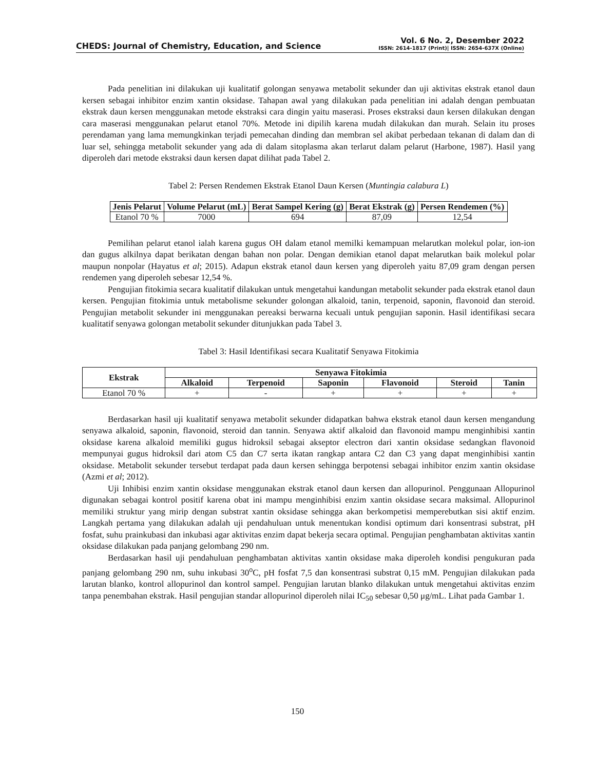CHEDS: Journal of Chemistry, Education, and Science
Vol. 6 No. 2, Desember 2022
ISSN: 2614-1817 (Print)| ISSN: 2654-637X (Online)
Pada penelitian ini dilakukan uji kualitatif golongan senyawa metabolit sekunder dan uji aktivitas ekstrak etanol daun kersen sebagai inhibitor enzim xantin oksidase. Tahapan awal yang dilakukan pada penelitian ini adalah dengan pembuatan ekstrak daun kersen menggunakan metode ekstraksi cara dingin yaitu maserasi. Proses ekstraksi daun kersen dilakukan dengan cara maserasi menggunakan pelarut etanol 70%. Metode ini dipilih karena mudah dilakukan dan murah. Selain itu proses perendaman yang lama memungkinkan terjadi pemecahan dinding dan membran sel akibat perbedaan tekanan di dalam dan di luar sel, sehingga metabolit sekunder yang ada di dalam sitoplasma akan terlarut dalam pelarut (Harbone, 1987). Hasil yang diperoleh dari metode ekstraksi daun kersen dapat dilihat pada Tabel 2.
Tabel 2: Persen Rendemen Ekstrak Etanol Daun Kersen (Muntingia calabura L)
| Jenis Pelarut | Volume Pelarut (mL) | Berat Sampel Kering (g) | Berat Ekstrak (g) | Persen Rendemen (%) |
| --- | --- | --- | --- | --- |
| Etanol 70 % | 7000 | 694 | 87,09 | 12,54 |
Pemilihan pelarut etanol ialah karena gugus OH dalam etanol memilki kemampuan melarutkan molekul polar, ion-ion dan gugus alkilnya dapat berikatan dengan bahan non polar. Dengan demikian etanol dapat melarutkan baik molekul polar maupun nonpolar (Hayatus et al; 2015). Adapun ekstrak etanol daun kersen yang diperoleh yaitu 87,09 gram dengan persen rendemen yang diperoleh sebesar 12,54 %.
Pengujian fitokimia secara kualitatif dilakukan untuk mengetahui kandungan metabolit sekunder pada ekstrak etanol daun kersen. Pengujian fitokimia untuk metabolisme sekunder golongan alkaloid, tanin, terpenoid, saponin, flavonoid dan steroid. Pengujian metabolit sekunder ini menggunakan pereaksi berwarna kecuali untuk pengujian saponin. Hasil identifikasi secara kualitatif senyawa golongan metabolit sekunder ditunjukkan pada Tabel 3.
Tabel 3: Hasil Identifikasi secara Kualitatif Senyawa Fitokimia
| Ekstrak | Senyawa Fitokimia | | | | | |
| --- | --- | --- | --- | --- | --- | --- |
| | Alkaloid | Terpenoid | Saponin | Flavonoid | Steroid | Tanin |
| Etanol 70 % | + | - | + | + | + | + |
Berdasarkan hasil uji kualitatif senyawa metabolit sekunder didapatkan bahwa ekstrak etanol daun kersen mengandung senyawa alkaloid, saponin, flavonoid, steroid dan tannin. Senyawa aktif alkaloid dan flavonoid mampu menginhibisi xantin oksidase karena alkaloid memiliki gugus hidroksil sebagai akseptor electron dari xantin oksidase sedangkan flavonoid mempunyai gugus hidroksil dari atom C5 dan C7 serta ikatan rangkap antara C2 dan C3 yang dapat menginhibisi xantin oksidase. Metabolit sekunder tersebut terdapat pada daun kersen sehingga berpotensi sebagai inhibitor enzim xantin oksidase (Azmi et al; 2012).
Uji Inhibisi enzim xantin oksidase menggunakan ekstrak etanol daun kersen dan allopurinol. Penggunaan Allopurinol digunakan sebagai kontrol positif karena obat ini mampu menginhibisi enzim xantin oksidase secara maksimal. Allopurinol memiliki struktur yang mirip dengan substrat xantin oksidase sehingga akan berkompetisi memperebutkan sisi aktif enzim. Langkah pertama yang dilakukan adalah uji pendahuluan untuk menentukan kondisi optimum dari konsentrasi substrat, pH fosfat, suhu prainkubasi dan inkubasi agar aktivitas enzim dapat bekerja secara optimal. Pengujian penghambatan aktivitas xantin oksidase dilakukan pada panjang gelombang 290 nm.
Berdasarkan hasil uji pendahuluan penghambatan aktivitas xantin oksidase maka diperoleh kondisi pengukuran pada panjang gelombang 290 nm, suhu inkubasi 30<sup>o</sup>C, pH fosfat 7,5 dan konsentrasi substrat 0,15 mM. Pengujian dilakukan pada larutan blanko, kontrol allopurinol dan kontrol sampel. Pengujian larutan blanko dilakukan untuk mengetahui aktivitas enzim tanpa penembahan ekstrak. Hasil pengujian standar allopurinol diperoleh nilai IC<sub>50</sub> sebesar 0,50 μg/mL. Lihat pada Gambar 1.
150